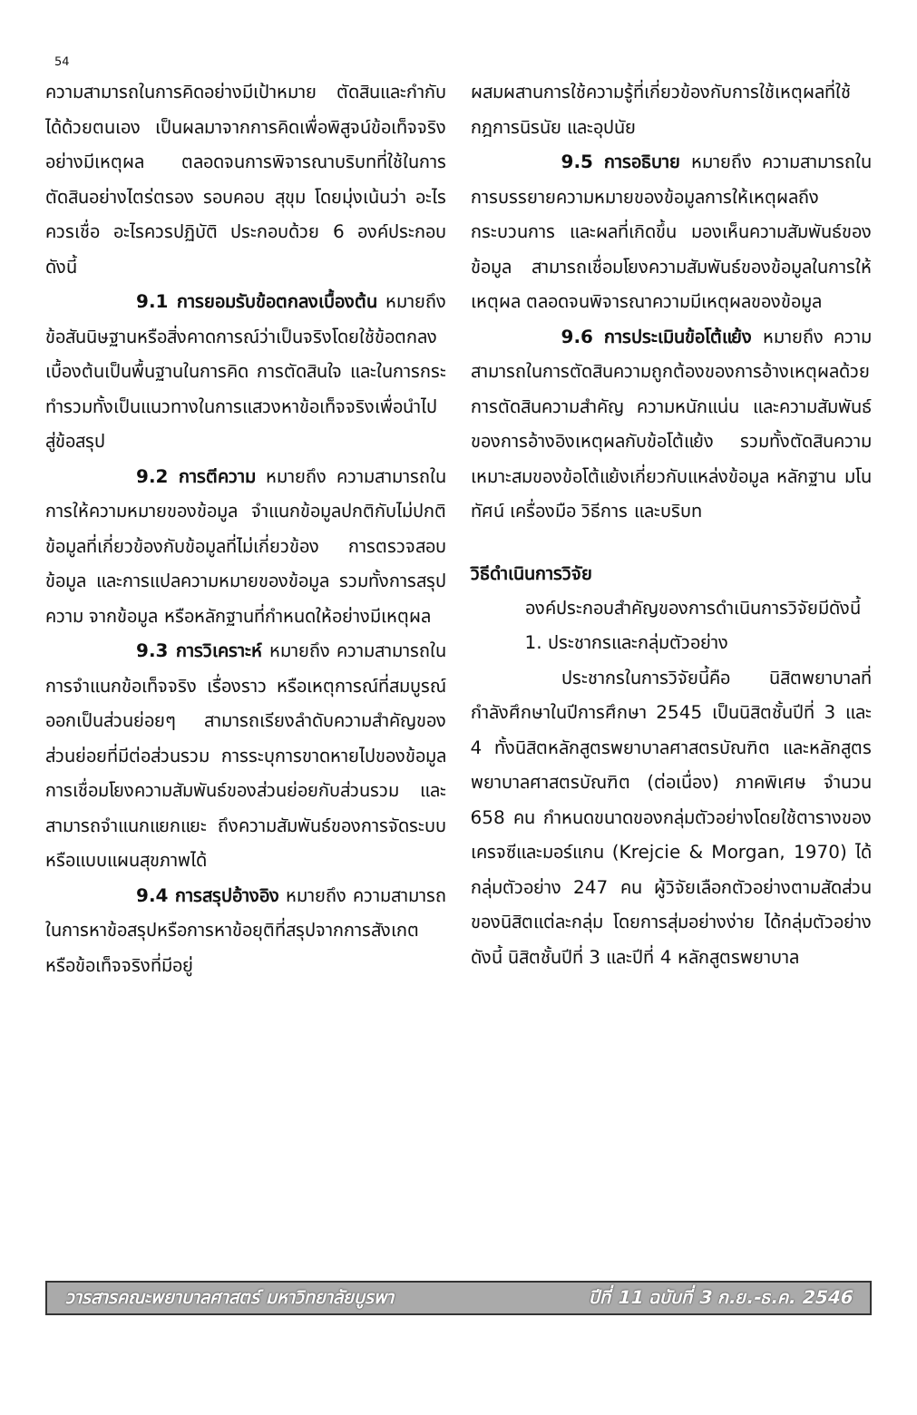54
ความสามารถในการคิดอย่างมีเป้าหมาย ตัดสินและกำกับได้ด้วยตนเอง เป็นผลมาจากการคิดเพื่อพิสูจน์ข้อเท็จจริงอย่างมีเหตุผล ตลอดจนการพิจารณาบริบทที่ใช้ในการตัดสินอย่างไตร่ตรอง รอบคอบ สุขุม โดยมุ่งเน้นว่า อะไรควรเชื่อ อะไรควรปฏิบัติ ประกอบด้วย 6 องค์ประกอบ ดังนี้
9.1 การยอมรับข้อตกลงเบื้องต้น หมายถึง ข้อสันนิษฐานหรือสิ่งคาดการณ์ว่าเป็นจริงโดยใช้ข้อตกลงเบื้องต้นเป็นพื้นฐานในการคิด การตัดสินใจ และในการกระทำรวมทั้งเป็นแนวทางในการแสวงหาข้อเท็จจริงเพื่อนำไปสู่ข้อสรุป
9.2 การตีความ หมายถึง ความสามารถในการให้ความหมายของข้อมูล จำแนกข้อมูลปกติกับไม่ปกติ ข้อมูลที่เกี่ยวข้องกับข้อมูลที่ไม่เกี่ยวข้อง การตรวจสอบข้อมูล และการแปลความหมายของข้อมูล รวมทั้งการสรุปความ จากข้อมูล หรือหลักฐานที่กำหนดให้อย่างมีเหตุผล
9.3 การวิเคราะห์ หมายถึง ความสามารถในการจำแนกข้อเท็จจริง เรื่องราว หรือเหตุการณ์ที่สมบูรณ์ออกเป็นส่วนย่อยๆ สามารถเรียงลำดับความสำคัญของส่วนย่อยที่มีต่อส่วนรวม การระบุการขาดหายไปของข้อมูล การเชื่อมโยงความสัมพันธ์ของส่วนย่อยกับส่วนรวม และสามารถจำแนกแยกแยะ ถึงความสัมพันธ์ของการจัดระบบหรือแบบแผนสุขภาพได้
9.4 การสรุปอ้างอิง หมายถึง ความสามารถในการหาข้อสรุปหรือการหาข้อยุติที่สรุปจากการสังเกต หรือข้อเท็จจริงที่มีอยู่
ผสมผสานการใช้ความรู้ที่เกี่ยวข้องกับการใช้เหตุผลที่ใช้กฎการนิรนัย และอุปนัย
9.5 การอธิบาย หมายถึง ความสามารถในการบรรยายความหมายของข้อมูลการให้เหตุผลถึงกระบวนการ และผลที่เกิดขึ้น มองเห็นความสัมพันธ์ของข้อมูล สามารถเชื่อมโยงความสัมพันธ์ของข้อมูลในการให้เหตุผล ตลอดจนพิจารณาความมีเหตุผลของข้อมูล
9.6 การประเมินข้อโต้แย้ง หมายถึง ความสามารถในการตัดสินความถูกต้องของการอ้างเหตุผลด้วยการตัดสินความสำคัญ ความหนักแน่น และความสัมพันธ์ของการอ้างอิงเหตุผลกับข้อโต้แย้ง รวมทั้งตัดสินความเหมาะสมของข้อโต้แย้งเกี่ยวกับแหล่งข้อมูล หลักฐาน มโนทัศน์ เครื่องมือ วิธีการ และบริบท
วิธีดำเนินการวิจัย
องค์ประกอบสำคัญของการดำเนินการวิจัยมีดังนี้
1. ประชากรและกลุ่มตัวอย่าง
ประชากรในการวิจัยนี้คือ นิสิตพยาบาลที่กำลังศึกษาในปีการศึกษา 2545 เป็นนิสิตชั้นปีที่ 3 และ 4 ทั้งนิสิตหลักสูตรพยาบาลศาสตรบัณฑิต และหลักสูตรพยาบาลศาสตรบัณฑิต (ต่อเนื่อง) ภาคพิเศษ จำนวน 658 คน กำหนดขนาดของกลุ่มตัวอย่างโดยใช้ตารางของเครจซีและมอร์แกน (Krejcie & Morgan, 1970) ได้กลุ่มตัวอย่าง 247 คน ผู้วิจัยเลือกตัวอย่างตามสัดส่วนของนิสิตแต่ละกลุ่ม โดยการสุ่มอย่างง่าย ได้กลุ่มตัวอย่างดังนี้ นิสิตชั้นปีที่ 3 และปีที่ 4 หลักสูตรพยาบาล
วารสารคณะพยาบาลศาสตร์ มหาวิทยาลัยบูรพา ปีที่ 11 ฉบับที่ 3 ก.ย.-ธ.ค. 2546